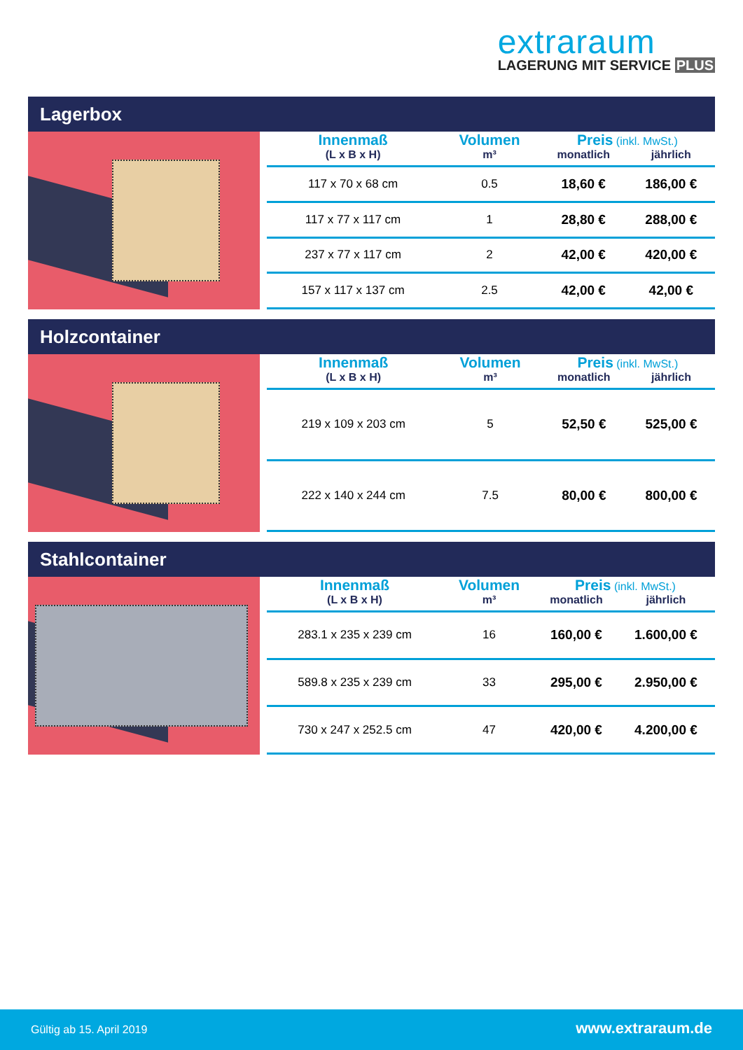extraraum
LAGERUNG MIT SERVICE PLUS
Lagerbox
| Innenmaß | Volumen | Preis (inkl. MwSt.) | |
| --- | --- | --- | --- |
| (L x B x H) | m³ | monatlich | jährlich |
| 117 x 70 x 68 cm | 0.5 | 18,60 € | 186,00 € |
| 117 x 77 x 117 cm | 1 | 28,80 € | 288,00 € |
| 237 x 77 x 117 cm | 2 | 42,00 € | 420,00 € |
| 157 x 117 x 137 cm | 2.5 | 42,00 € | 42,00 € |
Holzcontainer
| Innenmaß | Volumen | Preis (inkl. MwSt.) | |
| --- | --- | --- | --- |
| (L x B x H) | m³ | monatlich | jährlich |
| 219 x 109 x 203 cm | 5 | 52,50 € | 525,00 € |
| 222 x 140 x 244 cm | 7.5 | 80,00 € | 800,00 € |
Stahlcontainer
| Innenmaß | Volumen | Preis (inkl. MwSt.) | |
| --- | --- | --- | --- |
| (L x B x H) | m³ | monatlich | jährlich |
| 283.1 x 235 x 239 cm | 16 | 160,00 € | 1.600,00 € |
| 589.8 x 235 x 239 cm | 33 | 295,00 € | 2.950,00 € |
| 730 x 247 x 252.5 cm | 47 | 420,00 € | 4.200,00 € |
Gültig ab 15. April 2019 www.extraraum.de